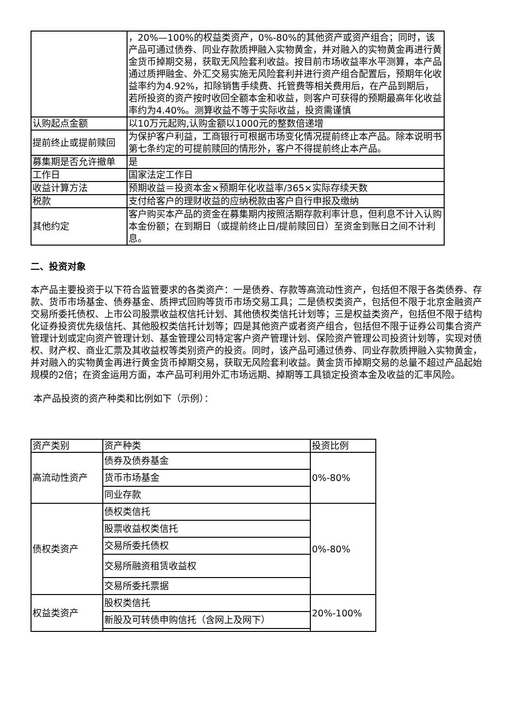| | ，20%—100%的权益类资产，0%-80%的其他资产或资产组合；同时，该产品可通过债券、同业存款质押融入实物黄金，并对融入的实物黄金再进行黄金货币掉期交易，获取无风险套利收益。按目前市场收益率水平测算，本产品通过质押融金、外汇交易实施无风险套利并进行资产组合配置后，预期年化收益率约为4.92%，扣除销售手续费、托管费等相关费用后，在产品到期后，若所投资的资产按时收回全额本金和收益，则客户可获得的预期最高年化收益率约为4.40%。测算收益不等于实际收益，投资需谨慎 |
| 认购起点金额 | 以10万元起购,认购金额以1000元的整数倍递增 |
| 提前终止或提前赎回 | 为保护客户利益，工商银行可根据市场变化情况提前终止本产品。除本说明书第七条约定的可提前赎回的情形外，客户不得提前终止本产品。 |
| 募集期是否允许撤单 | 是 |
| 工作日 | 国家法定工作日 |
| 收益计算方法 | 预期收益＝投资本金×预期年化收益率/365×实际存续天数 |
| 税款 | 支付给客户的理财收益的应纳税款由客户自行申报及缴纳 |
| 其他约定 | 客户购买本产品的资金在募集期内按照活期存款利率计息，但利息不计入认购本金份额；在到期日（或提前终止日/提前赎回日）至资金到账日之间不计利息。 |
二、投资对象
本产品主要投资于以下符合监管要求的各类资产：一是债券、存款等高流动性资产，包括但不限于各类债券、存款、货币市场基金、债券基金、质押式回购等货币市场交易工具；二是债权类资产，包括但不限于北京金融资产交易所委托债权、上市公司股票收益权信托计划、其他债权类信托计划等；三是权益类资产，包括但不限于结构化证券投资优先级信托、其他股权类信托计划等；四是其他资产或者资产组合，包括但不限于证券公司集合资产管理计划或定向资产管理计划、基金管理公司特定客户资产管理计划、保险资产管理公司投资计划等，实现对债权、财产权、商业汇票及其收益权等类别资产的投资。同时，该产品可通过债券、同业存款质押融入实物黄金，并对融入的实物黄金再进行黄金货币掉期交易，获取无风险套利收益。黄金货币掉期交易的总量不超过产品起始规模的2倍；在资金运用方面，本产品可利用外汇市场远期、掉期等工具锁定投资本金及收益的汇率风险。
本产品投资的资产种类和比例如下（示例）：
| 资产类别 | 资产种类 | 投资比例 |
| --- | --- | --- |
| 高流动性资产 | 债券及债券基金 | 0%-80% |
| | 货币市场基金 | |
| | 同业存款 | |
| 债权类资产 | 债权类信托 | 0%-80% |
| | 股票收益权类信托 | |
| | 交易所委托债权 | |
| | 交易所融资租赁收益权 | |
| | 交易所委托票据 | |
| 权益类资产 | 股权类信托 | 20%-100% |
| | 新股及可转债申购信托（含网上及网下） | |